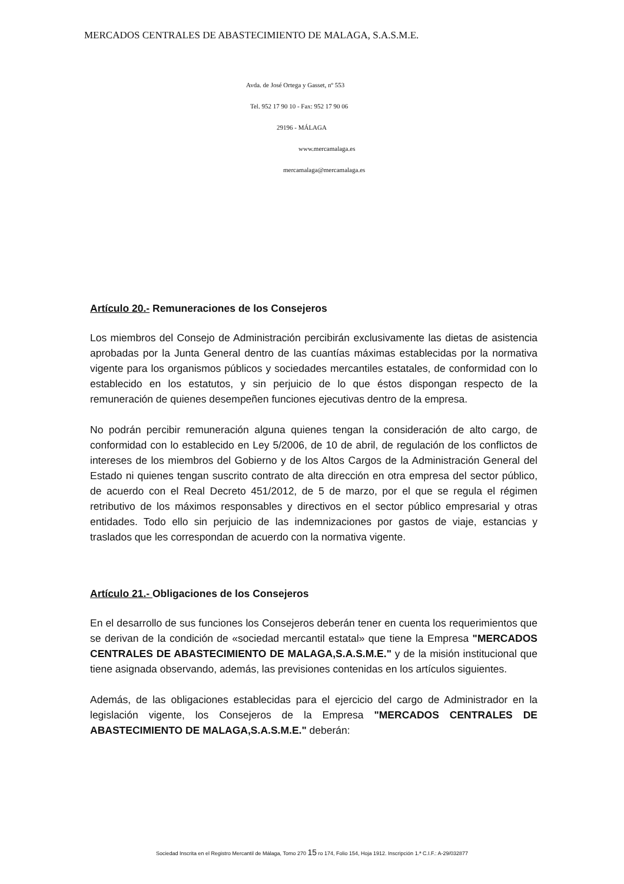MERCADOS CENTRALES DE ABASTECIMIENTO DE MALAGA, S.A.S.M.E.
Avda. de José Ortega y Gasset, nº 553
Tel. 952 17 90 10 - Fax: 952 17 90 06
29196 - MÁLAGA
www.mercamalaga.es
mercamalaga@mercamalaga.es
Artículo 20.- Remuneraciones de los Consejeros
Los miembros del Consejo de Administración percibirán exclusivamente las dietas de asistencia aprobadas por la Junta General dentro de las cuantías máximas establecidas por la normativa vigente para los organismos públicos y sociedades mercantiles estatales, de conformidad con lo establecido en los estatutos, y sin perjuicio de lo que éstos dispongan respecto de la remuneración de quienes desempeñen funciones ejecutivas dentro de la empresa.
No podrán percibir remuneración alguna quienes tengan la consideración de alto cargo, de conformidad con lo establecido en Ley 5/2006, de 10 de abril, de regulación de los conflictos de intereses de los miembros del Gobierno y de los Altos Cargos de la Administración General del Estado ni quienes tengan suscrito contrato de alta dirección en otra empresa del sector público, de acuerdo con el Real Decreto 451/2012, de 5 de marzo, por el que se regula el régimen retributivo de los máximos responsables y directivos en el sector público empresarial y otras entidades. Todo ello sin perjuicio de las indemnizaciones por gastos de viaje, estancias y traslados que les correspondan de acuerdo con la normativa vigente.
Artículo 21.- Obligaciones de los Consejeros
En el desarrollo de sus funciones los Consejeros deberán tener en cuenta los requerimientos que se derivan de la condición de «sociedad mercantil estatal» que tiene la Empresa "MERCADOS CENTRALES DE ABASTECIMIENTO DE MALAGA,S.A.S.M.E." y de la misión institucional que tiene asignada observando, además, las previsiones contenidas en los artículos siguientes.
Además, de las obligaciones establecidas para el ejercicio del cargo de Administrador en la legislación vigente, los Consejeros de la Empresa "MERCADOS CENTRALES DE ABASTECIMIENTO DE MALAGA,S.A.S.M.E." deberán:
Sociedad Inscrita en el Registro Mercantil de Málaga, Tomo 270 15 ro 174, Folio 154, Hoja 1912. Inscripción 1.ª C.I.F.: A-29/032877